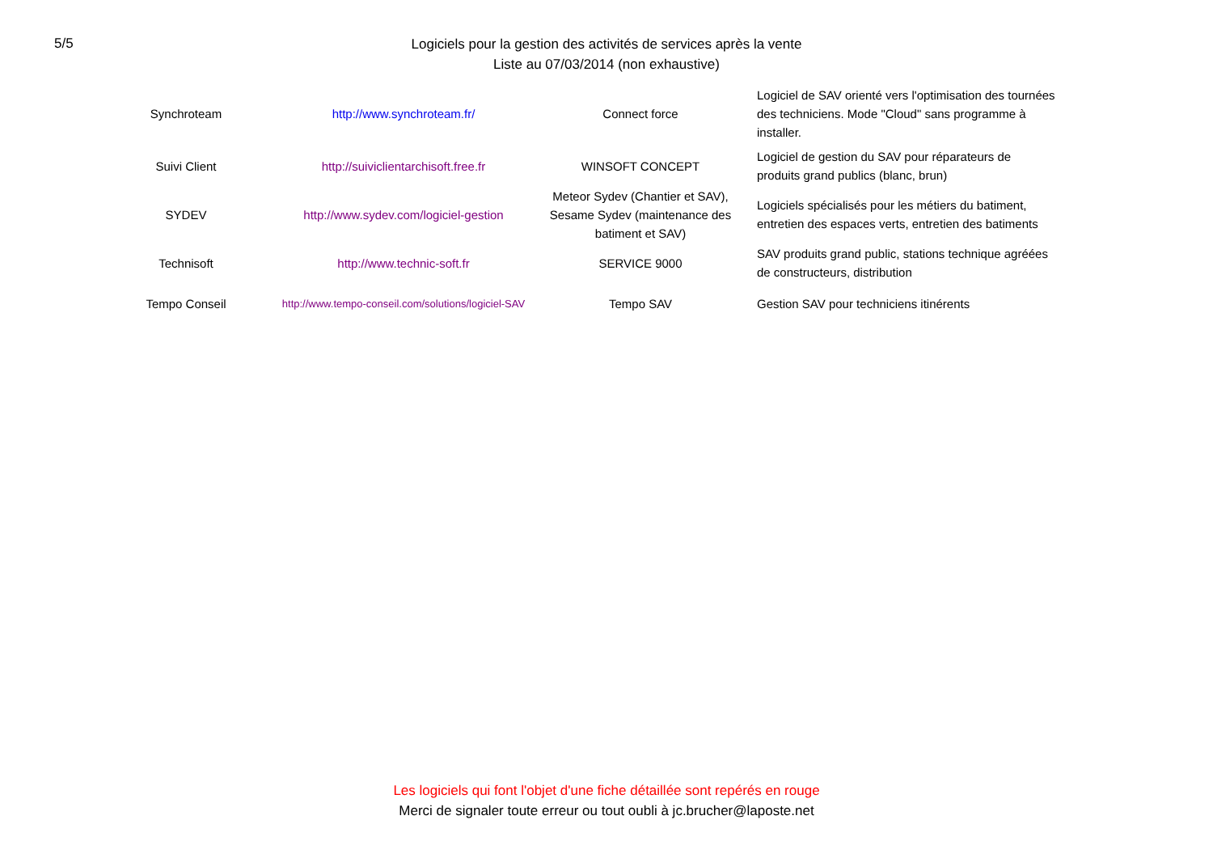5/5
Logiciels pour la gestion des activités de services après la vente
Liste au 07/03/2014 (non exhaustive)
| Synchroteam | http://www.synchroteam.fr/ | Connect force | Logiciel de SAV orienté vers l'optimisation des tournées des techniciens. Mode "Cloud" sans programme à installer. |
| Suivi Client | http://suiviclientarchisoft.free.fr | WINSOFT CONCEPT | Logiciel de gestion du SAV pour réparateurs de produits grand publics (blanc, brun) |
| SYDEV | http://www.sydev.com/logiciel-gestion | Meteor Sydev (Chantier et SAV), Sesame Sydev (maintenance des batiment et SAV) | Logiciels spécialisés pour les métiers du batiment, entretien des espaces verts, entretien des batiments |
| Technisoft | http://www.technic-soft.fr | SERVICE 9000 | SAV produits grand public, stations technique agréées de constructeurs, distribution |
| Tempo Conseil | http://www.tempo-conseil.com/solutions/logiciel-SAV | Tempo SAV | Gestion SAV pour techniciens itinérents |
Les logiciels qui font l'objet d'une fiche détaillée sont repérés en rouge
Merci de signaler toute erreur ou tout oubli à jc.brucher@laposte.net